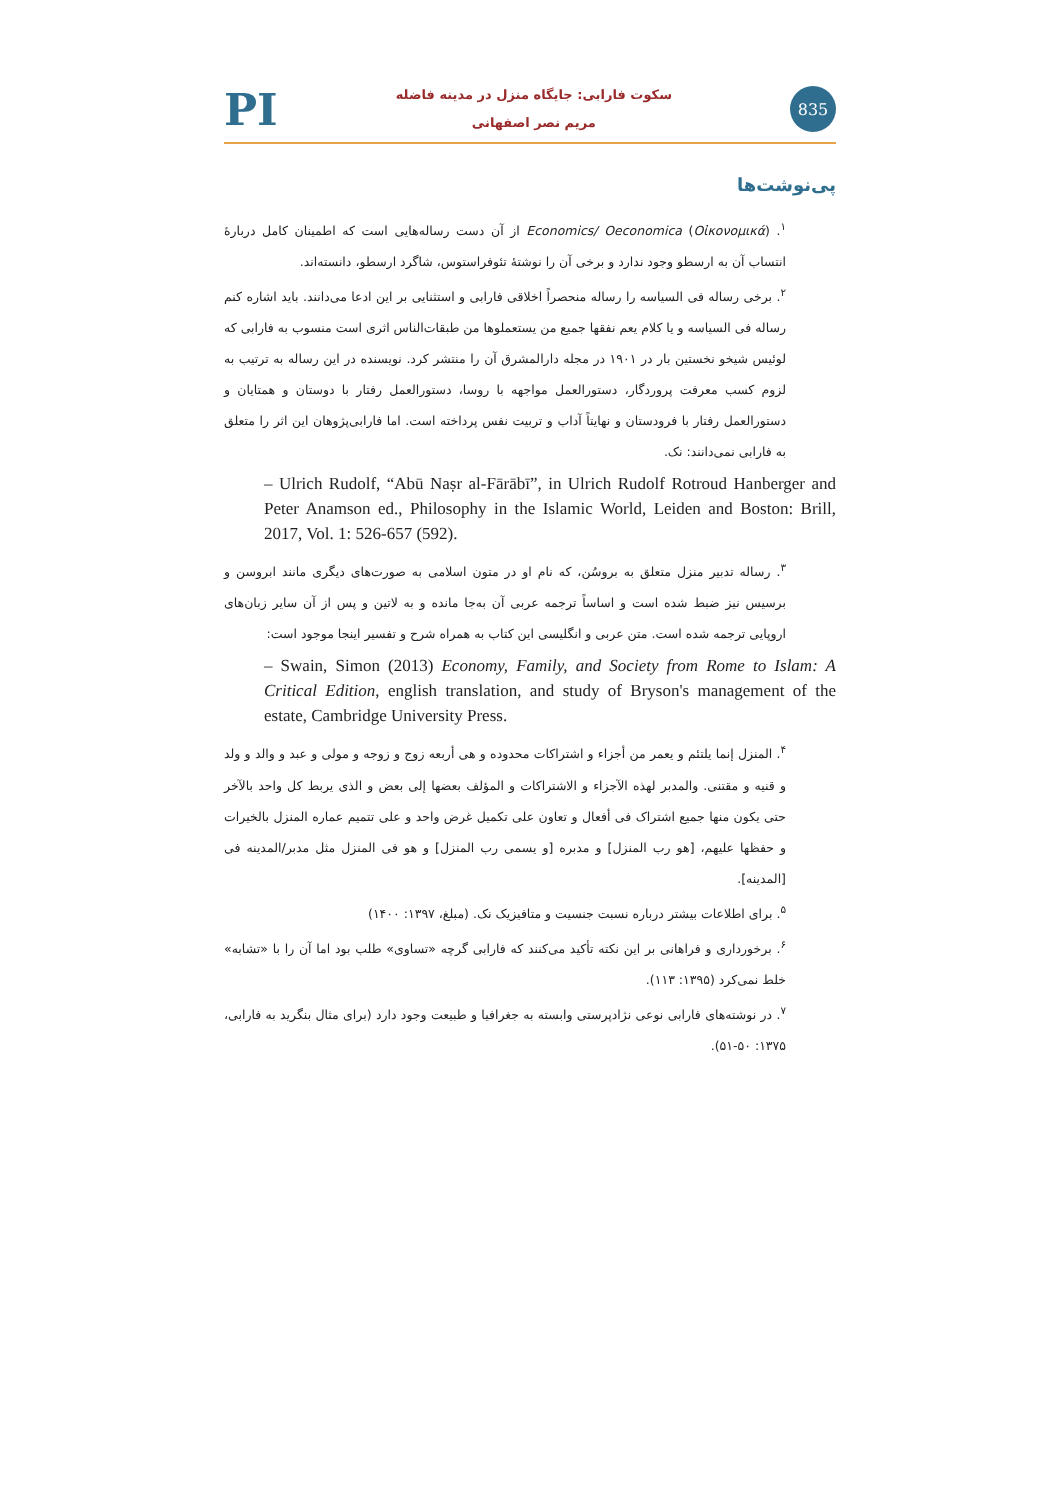PI
سکوت فارابی: جایگاه منزل در مدینه فاضله
مریم نصر اصفهانی
835
پی‌نوشت‌ها
<sup>۱</sup>. (Oἰκονομικά) Economics/ Oeconomica از آن دست رساله‌هایی است که اطمینان کامل دربارۀ انتساب آن به ارسطو وجود ندارد و برخی آن را نوشتۀ تئوفراستوس، شاگرد ارسطو، دانسته‌اند.
<sup>۲</sup>. برخی رساله فی السیاسه را رساله منحصراً اخلاقی فارابی و استثنایی بر این ادعا می‌دانند. باید اشاره کنم رساله فی السیاسه و یا کلام یعم نفقها جمیع من یستعملوها من طبقات‌الناس اثری است منسوب به فارابی که لوئیس شیخو نخستین بار در ۱۹۰۱ در مجله دارالمشرق آن را منتشر کرد. نویسنده در این رساله به ترتیب به لزوم کسب معرفت پروردگار، دستورالعمل مواجهه با روسا، دستورالعمل رفتار با دوستان و همتایان و دستورالعمل رفتار با فرودستان و نهایتاً آداب و تربیت نفس پرداخته است. اما فارابی‌پژوهان این اثر را متعلق به فارابی نمی‌دانند: نک.
– Ulrich Rudolf, “Abū Naṣr al-Fārābī”, in Ulrich Rudolf Rotroud Hanberger and Peter Anamson ed., Philosophy in the Islamic World, Leiden and Boston: Brill, 2017, Vol. 1: 526-657 (592).
<sup>۳</sup>. رساله تدبیر منزل متعلق به بروسُن، که نام او در متون اسلامی به صورت‌های دیگری مانند ابروسن و برسیس نیز ضبط شده است و اساساً ترجمه عربی آن به‌جا مانده و به لاتین و پس از آن سایر زبان‌های اروپایی ترجمه شده است. متن عربی و انگلیسی این کتاب به همراه شرح و تفسیر اینجا موجود است:
– Swain, Simon (2013) Economy, Family, and Society from Rome to Islam: A Critical Edition, english translation, and study of Bryson's management of the estate, Cambridge University Press.
<sup>۴</sup>. المنزل إنما یلتئم و یعمر من أجزاء و اشتراکات محدوده و هی أربعه زوج و زوجه و مولی و عبد و والد و ولد و قنیه و مقتنی. والمدبر لهذه الآجزاء و الاشتراکات و المؤلف بعضها إلی بعض و الذی یربط کل واحد بالآخر حتی یکون منها جمیع اشتراک فی أفعال و تعاون علی تکمیل غرض واحد و علی تتمیم عماره المنزل بالخیرات و حفظها علیهم، [هو رب المنزل] و مدبره [و یسمی رب المنزل] و هو فی المنزل مثل مدبر/المدینه فی [المدینه].
<sup>۵</sup>. برای اطلاعات بیشتر درباره نسبت جنسیت و متافیزیک نک. (مبلغ، ۱۳۹۷: ۱۴۰۰)
<sup>۶</sup>. برخورداری و فراهانی بر این نکته تأکید می‌کنند که فارابی گرچه «تساوی» طلب بود اما آن را با «تشابه» خلط نمی‌کرد (۱۳۹۵: ۱۱۳).
<sup>۷</sup>. در نوشته‌های فارابی نوعی نژادپرستی وابسته به جغرافیا و طبیعت وجود دارد (برای مثال بنگرید به فارابی، ۱۳۷۵: ۵۰-۵۱).